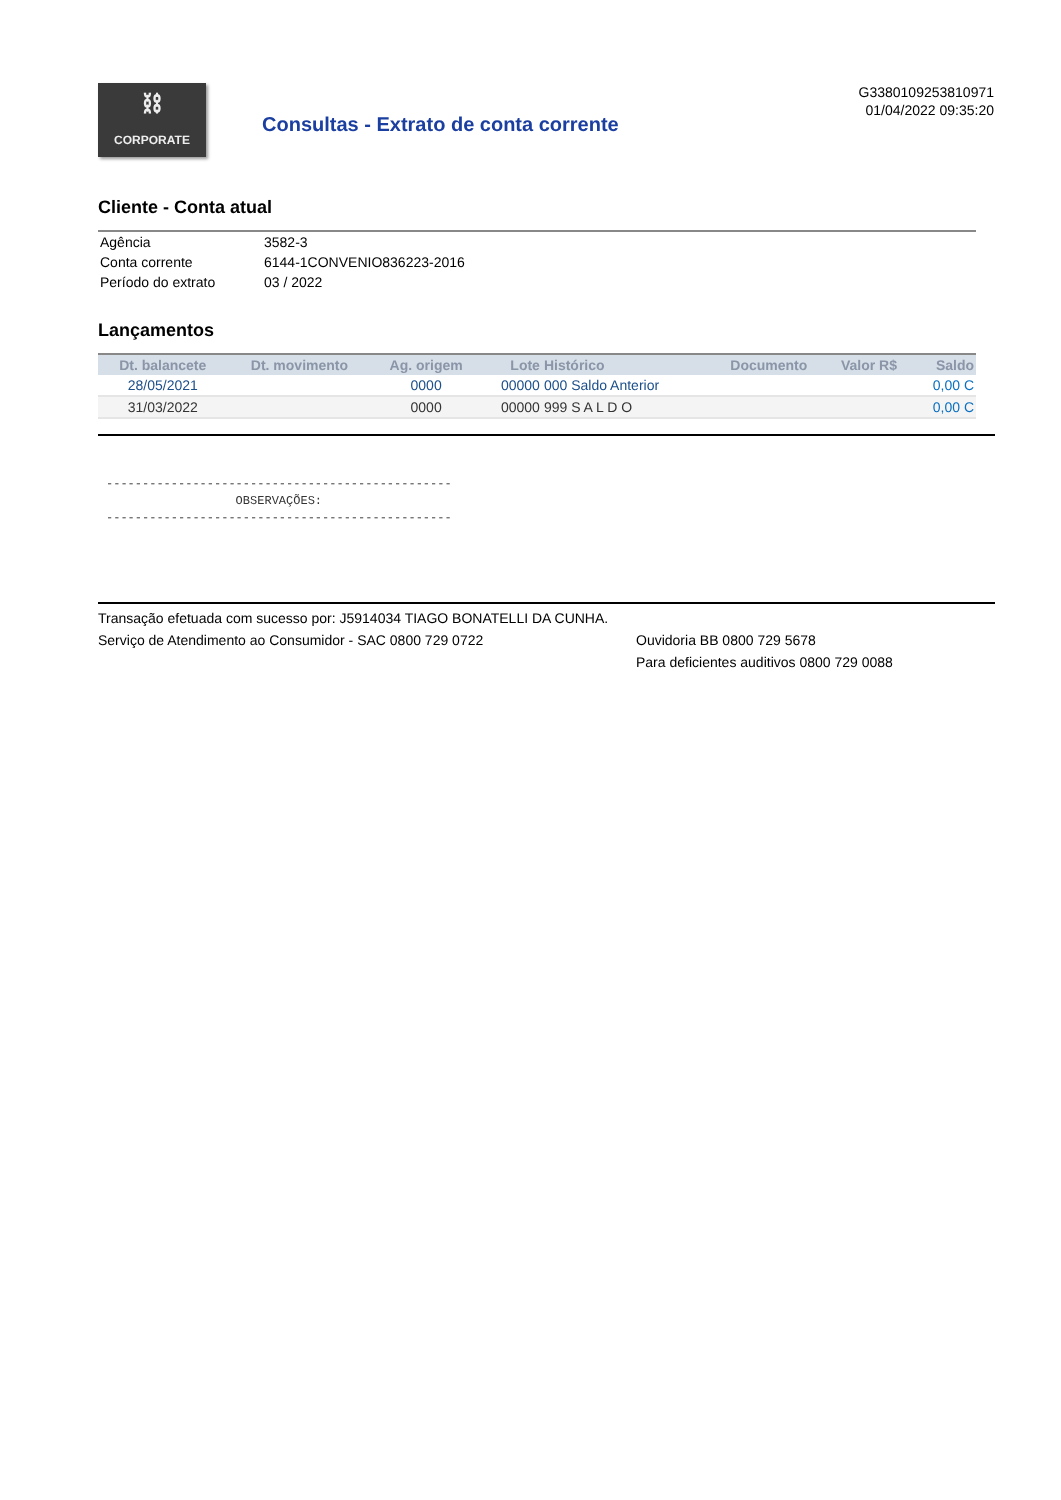⛓
CORPORATE
Consultas - Extrato de conta corrente
G3380109253810971
01/04/2022 09:35:20
Cliente - Conta atual
| Agência | 3582-3 |
| Conta corrente | 6144-1CONVENIO836223-2016 |
| Período do extrato | 03 / 2022 |
Lançamentos
| Dt. balancete | Dt. movimento | Ag. origem | Lote | Histórico | Documento | Valor R$ | Saldo |
| --- | --- | --- | --- | --- | --- | --- | --- |
| 28/05/2021 | | 0000 | 00000 | 000 Saldo Anterior | | | 0,00 C |
| 31/03/2022 | | 0000 | 00000 | 999 S A L D O | | | 0,00 C |
------------------------------------------------ OBSERVAÇÕES: ------------------------------------------------
Transação efetuada com sucesso por: J5914034 TIAGO BONATELLI DA CUNHA.
Serviço de Atendimento ao Consumidor - SAC 0800 729 0722 Ouvidoria BB 0800 729 5678
Para deficientes auditivos 0800 729 0088